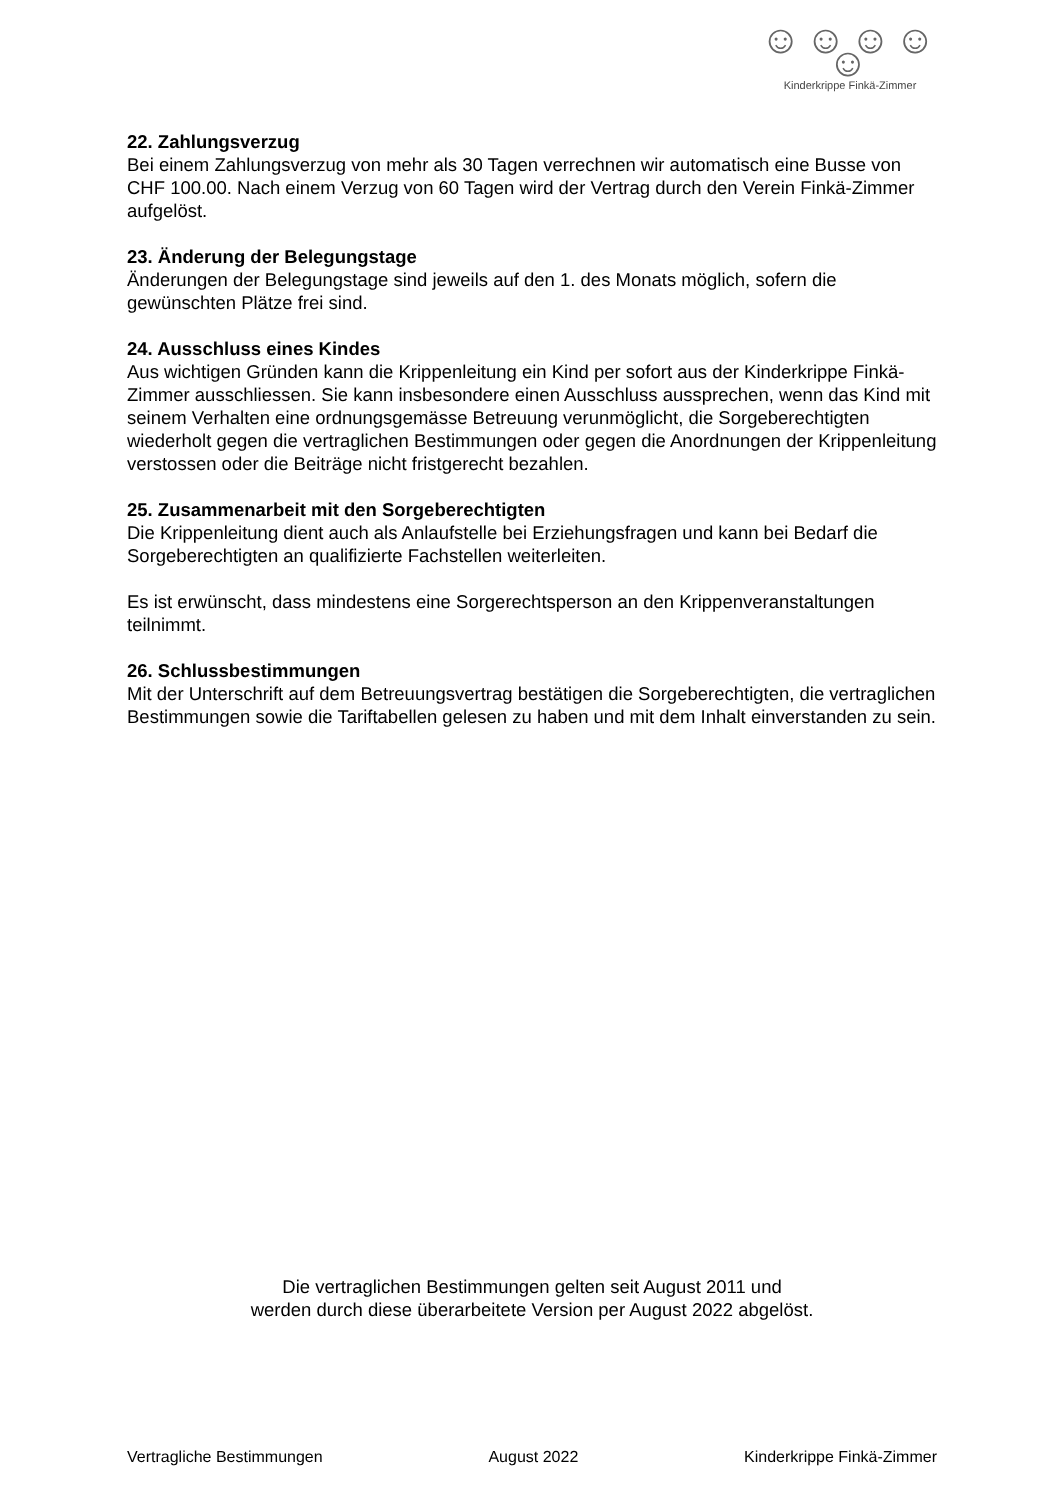☺☺☺☺☺
Kinderkrippe Finkä-Zimmer
22. Zahlungsverzug
Bei einem Zahlungsverzug von mehr als 30 Tagen verrechnen wir automatisch eine Busse von CHF 100.00. Nach einem Verzug von 60 Tagen wird der Vertrag durch den Verein Finkä-Zimmer aufgelöst.
23. Änderung der Belegungstage
Änderungen der Belegungstage sind jeweils auf den 1. des Monats möglich, sofern die gewünschten Plätze frei sind.
24. Ausschluss eines Kindes
Aus wichtigen Gründen kann die Krippenleitung ein Kind per sofort aus der Kinderkrippe Finkä-Zimmer ausschliessen. Sie kann insbesondere einen Ausschluss aussprechen, wenn das Kind mit seinem Verhalten eine ordnungsgemässe Betreuung verunmöglicht, die Sorgeberechtigten wiederholt gegen die vertraglichen Bestimmungen oder gegen die Anordnungen der Krippenleitung verstossen oder die Beiträge nicht fristgerecht bezahlen.
25. Zusammenarbeit mit den Sorgeberechtigten
Die Krippenleitung dient auch als Anlaufstelle bei Erziehungsfragen und kann bei Bedarf die Sorgeberechtigten an qualifizierte Fachstellen weiterleiten.
Es ist erwünscht, dass mindestens eine Sorgerechtsperson an den Krippenveranstaltungen teilnimmt.
26. Schlussbestimmungen
Mit der Unterschrift auf dem Betreuungsvertrag bestätigen die Sorgeberechtigten, die vertraglichen Bestimmungen sowie die Tariftabellen gelesen zu haben und mit dem Inhalt einverstanden zu sein.
Die vertraglichen Bestimmungen gelten seit August 2011 und
werden durch diese überarbeitete Version per August 2022 abgelöst.
Vertragliche Bestimmungen August 2022 Kinderkrippe Finkä-Zimmer